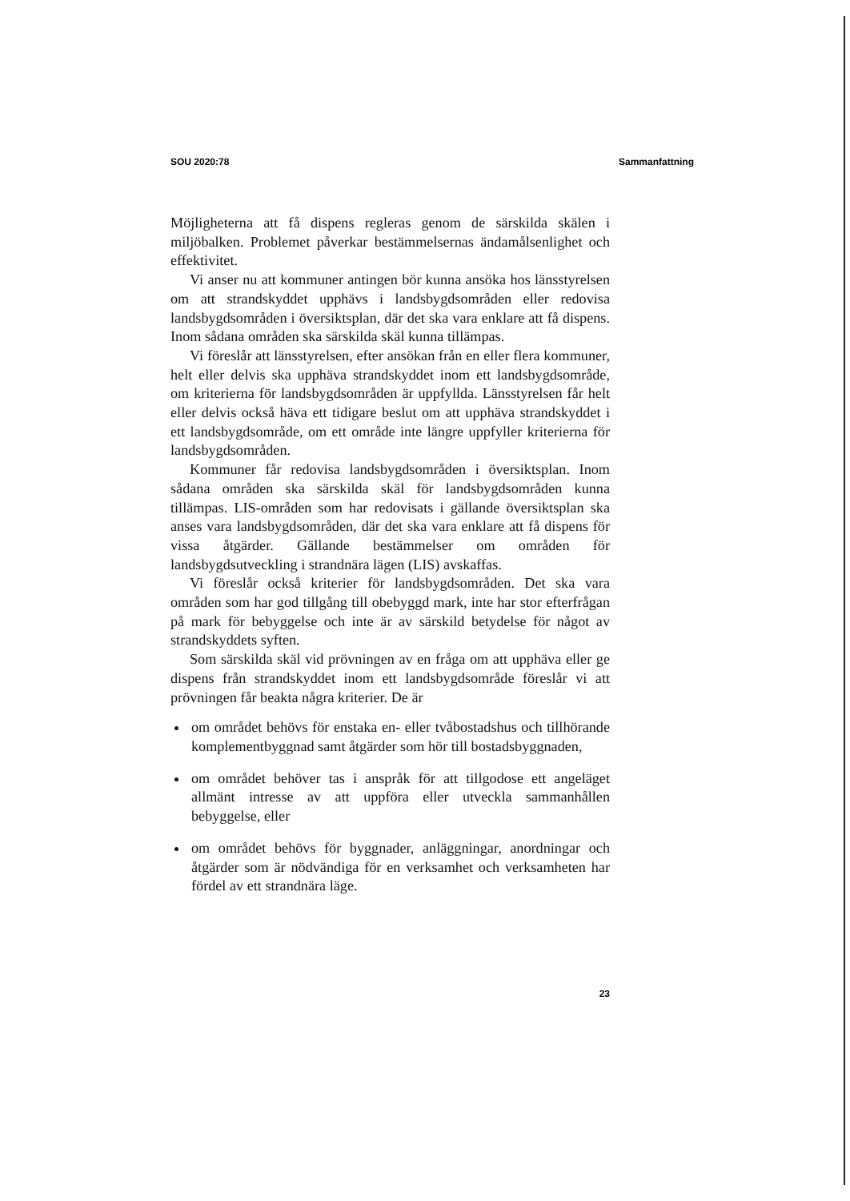SOU 2020:78 Sammanfattning
Möjligheterna att få dispens regleras genom de särskilda skälen i miljöbalken. Problemet påverkar bestämmelsernas ändamålsenlighet och effektivitet.
Vi anser nu att kommuner antingen bör kunna ansöka hos länsstyrelsen om att strandskyddet upphävs i landsbygdsområden eller redovisa landsbygdsområden i översiktsplan, där det ska vara enklare att få dispens. Inom sådana områden ska särskilda skäl kunna tillämpas.
Vi föreslår att länsstyrelsen, efter ansökan från en eller flera kommuner, helt eller delvis ska upphäva strandskyddet inom ett landsbygdsområde, om kriterierna för landsbygdsområden är uppfyllda. Länsstyrelsen får helt eller delvis också häva ett tidigare beslut om att upphäva strandskyddet i ett landsbygdsområde, om ett område inte längre uppfyller kriterierna för landsbygdsområden.
Kommuner får redovisa landsbygdsområden i översiktsplan. Inom sådana områden ska särskilda skäl för landsbygdsområden kunna tillämpas. LIS-områden som har redovisats i gällande översiktsplan ska anses vara landsbygdsområden, där det ska vara enklare att få dispens för vissa åtgärder. Gällande bestämmelser om områden för landsbygdsutveckling i strandnära lägen (LIS) avskaffas.
Vi föreslår också kriterier för landsbygdsområden. Det ska vara områden som har god tillgång till obebyggd mark, inte har stor efterfrågan på mark för bebyggelse och inte är av särskild betydelse för något av strandskyddets syften.
Som särskilda skäl vid prövningen av en fråga om att upphäva eller ge dispens från strandskyddet inom ett landsbygdsområde föreslår vi att prövningen får beakta några kriterier. De är
om området behövs för enstaka en- eller tvåbostadshus och tillhörande komplementbyggnad samt åtgärder som hör till bostadsbyggnaden,
om området behöver tas i anspråk för att tillgodose ett angeläget allmänt intresse av att uppföra eller utveckla sammanhållen bebyggelse, eller
om området behövs för byggnader, anläggningar, anordningar och åtgärder som är nödvändiga för en verksamhet och verksamheten har fördel av ett strandnära läge.
23